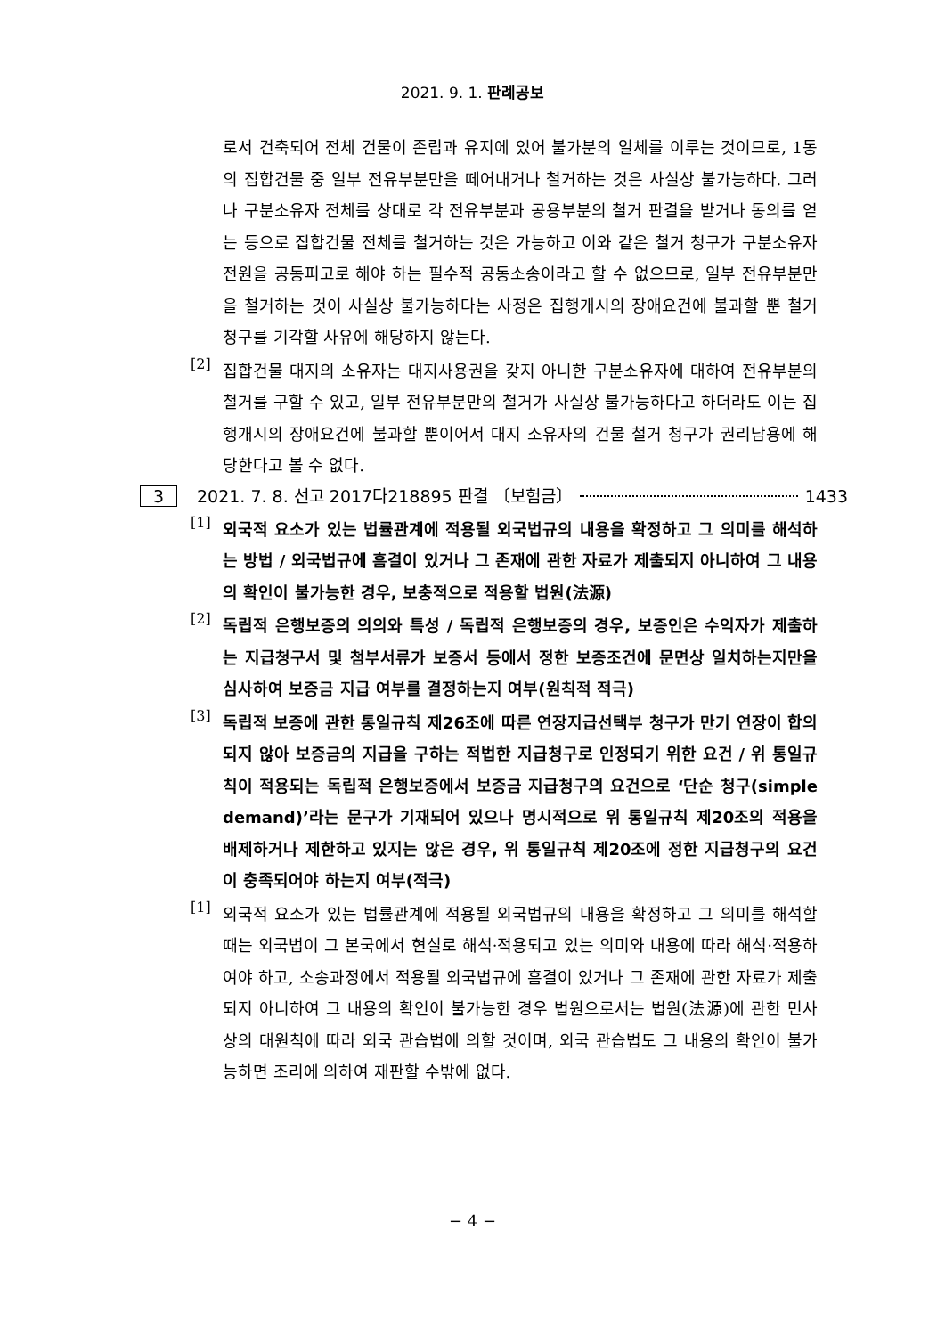2021. 9. 1. 판례공보
로서 건축되어 전체 건물이 존립과 유지에 있어 불가분의 일체를 이루는 것이므로, 1동의 집합건물 중 일부 전유부분만을 떼어내거나 철거하는 것은 사실상 불가능하다. 그러나 구분소유자 전체를 상대로 각 전유부분과 공용부분의 철거 판결을 받거나 동의를 얻는 등으로 집합건물 전체를 철거하는 것은 가능하고 이와 같은 철거 청구가 구분소유자 전원을 공동피고로 해야 하는 필수적 공동소송이라고 할 수 없으므로, 일부 전유부분만을 철거하는 것이 사실상 불가능하다는 사정은 집행개시의 장애요건에 불과할 뿐 철거 청구를 기각할 사유에 해당하지 않는다.
[2]
집합건물 대지의 소유자는 대지사용권을 갖지 아니한 구분소유자에 대하여 전유부분의 철거를 구할 수 있고, 일부 전유부분만의 철거가 사실상 불가능하다고 하더라도 이는 집행개시의 장애요건에 불과할 뿐이어서 대지 소유자의 건물 철거 청구가 권리남용에 해당한다고 볼 수 없다.
3 2021. 7. 8. 선고 2017다218895 판결 〔보험금〕 1433
[1]
외국적 요소가 있는 법률관계에 적용될 외국법규의 내용을 확정하고 그 의미를 해석하는 방법 / 외국법규에 흠결이 있거나 그 존재에 관한 자료가 제출되지 아니하여 그 내용의 확인이 불가능한 경우, 보충적으로 적용할 법원(法源)
[2]
독립적 은행보증의 의의와 특성 / 독립적 은행보증의 경우, 보증인은 수익자가 제출하는 지급청구서 및 첨부서류가 보증서 등에서 정한 보증조건에 문면상 일치하는지만을 심사하여 보증금 지급 여부를 결정하는지 여부(원칙적 적극)
[3]
독립적 보증에 관한 통일규칙 제26조에 따른 연장지급선택부 청구가 만기 연장이 합의되지 않아 보증금의 지급을 구하는 적법한 지급청구로 인정되기 위한 요건 / 위 통일규칙이 적용되는 독립적 은행보증에서 보증금 지급청구의 요건으로 ‘단순 청구(simple demand)’라는 문구가 기재되어 있으나 명시적으로 위 통일규칙 제20조의 적용을 배제하거나 제한하고 있지는 않은 경우, 위 통일규칙 제20조에 정한 지급청구의 요건이 충족되어야 하는지 여부(적극)
[1]
외국적 요소가 있는 법률관계에 적용될 외국법규의 내용을 확정하고 그 의미를 해석할 때는 외국법이 그 본국에서 현실로 해석·적용되고 있는 의미와 내용에 따라 해석·적용하여야 하고, 소송과정에서 적용될 외국법규에 흠결이 있거나 그 존재에 관한 자료가 제출되지 아니하여 그 내용의 확인이 불가능한 경우 법원으로서는 법원(法源)에 관한 민사상의 대원칙에 따라 외국 관습법에 의할 것이며, 외국 관습법도 그 내용의 확인이 불가능하면 조리에 의하여 재판할 수밖에 없다.
− 4 −